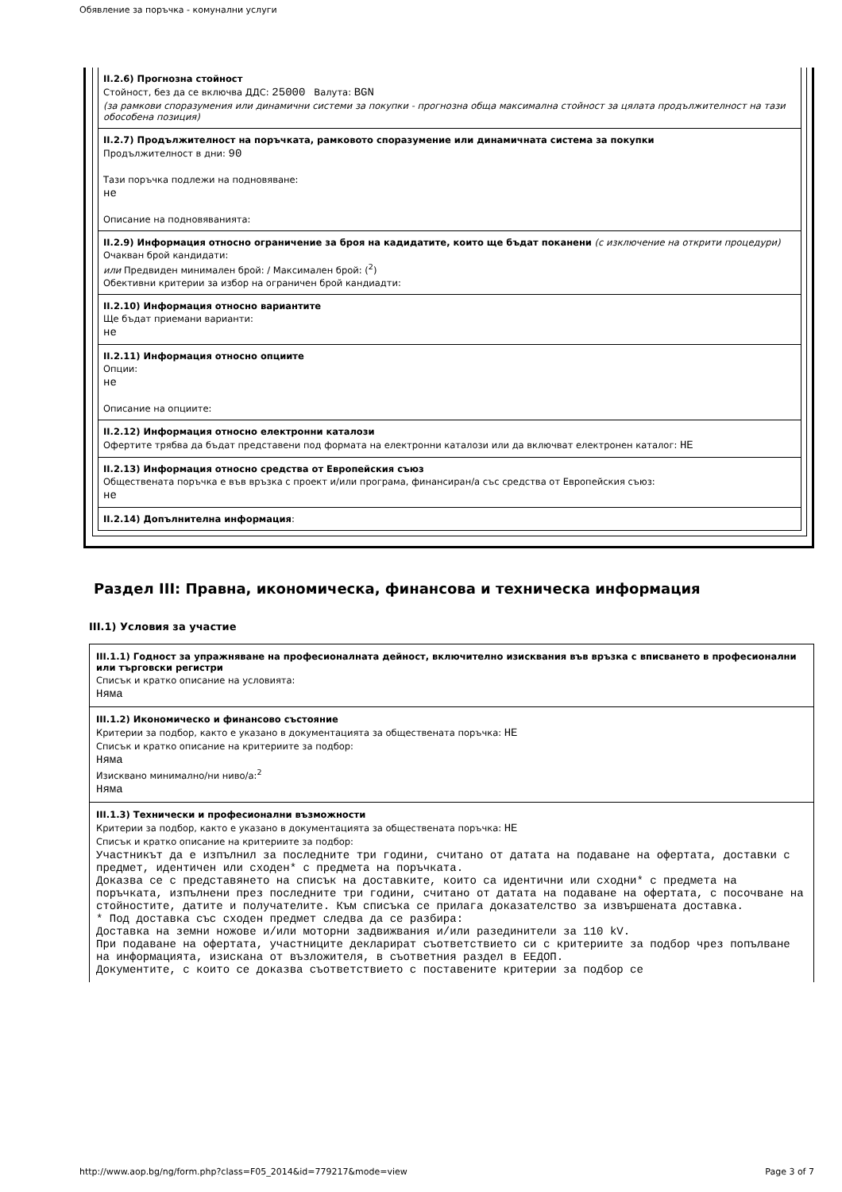Обявление за поръчка - комунални услуги
II.2.6) Прогнозна стойност
Стойност, без да се включва ДДС: 25000 Валута: BGN
(за рамкови споразумения или динамични системи за покупки - прогнозна обща максимална стойност за цялата продължителност на тази обособена позиция)
II.2.7) Продължителност на поръчката, рамковото споразумение или динамичната система за покупки
Продължителност в дни: 90
Тази поръчка подлежи на подновяване:
не
Описание на подновяванията:
II.2.9) Информация относно ограничение за броя на кадидатите, които ще бъдат поканени (с изключение на открити процедури)
Очакван брой кандидати:
или Предвиден минимален брой: / Максимален брой: (<sup>2</sup>)
Обективни критерии за избор на ограничен брой кандиадти:
II.2.10) Информация относно вариантите
Ще бъдат приемани варианти:
не
II.2.11) Информация относно опциите
Опции:
не
Описание на опциите:
II.2.12) Информация относно електронни каталози
Офертите трябва да бъдат представени под формата на електронни каталози или да включват електронен каталог: НЕ
II.2.13) Информация относно средства от Европейския съюз
Обществената поръчка е във връзка с проект и/или програма, финансиран/а със средства от Европейския съюз:
не
II.2.14) Допълнителна информация:
Раздел III: Правна, икономическа, финансова и техническа информация
III.1) Условия за участие
III.1.1) Годност за упражняване на професионалната дейност, включително изисквания във връзка с вписването в професионални или търговски регистри
Списък и кратко описание на условията:
Няма
III.1.2) Икономическо и финансово състояние
Критерии за подбор, както е указано в документацията за обществената поръчка: НЕ
Списък и кратко описание на критериите за подбор:
Няма
Изисквано минимално/ни ниво/а:<sup>2</sup>
Няма
III.1.3) Технически и професионални възможности
Критерии за подбор, както е указано в документацията за обществената поръчка: НЕ
Списък и кратко описание на критериите за подбор:
Участникът да е изпълнил за последните три години, считано от датата на подаване на офертата, доставки с предмет, идентичен или сходен* с предмета на поръчката.
Доказва се с представянето на списък на доставките, които са идентични или сходни* с предмета на поръчката, изпълнени през последните три години, считано от датата на подаване на офертата, с посочване на стойностите, датите и получателите. Към списъка се прилага доказателство за извършената доставка.
* Под доставка със сходен предмет следва да се разбира:
Доставка на земни ножове и/или моторни задвижвания и/или разединители за 110 kV.
При подаване на офертата, участниците декларират съответствието си с критериите за подбор чрез попълване на информацията, изискана от възложителя, в съответния раздел в ЕЕДОП.
Документите, с които се доказва съответствието с поставените критерии за подбор се
http://www.aop.bg/ng/form.php?class=F05_2014&id=779217&mode=view Page 3 of 7